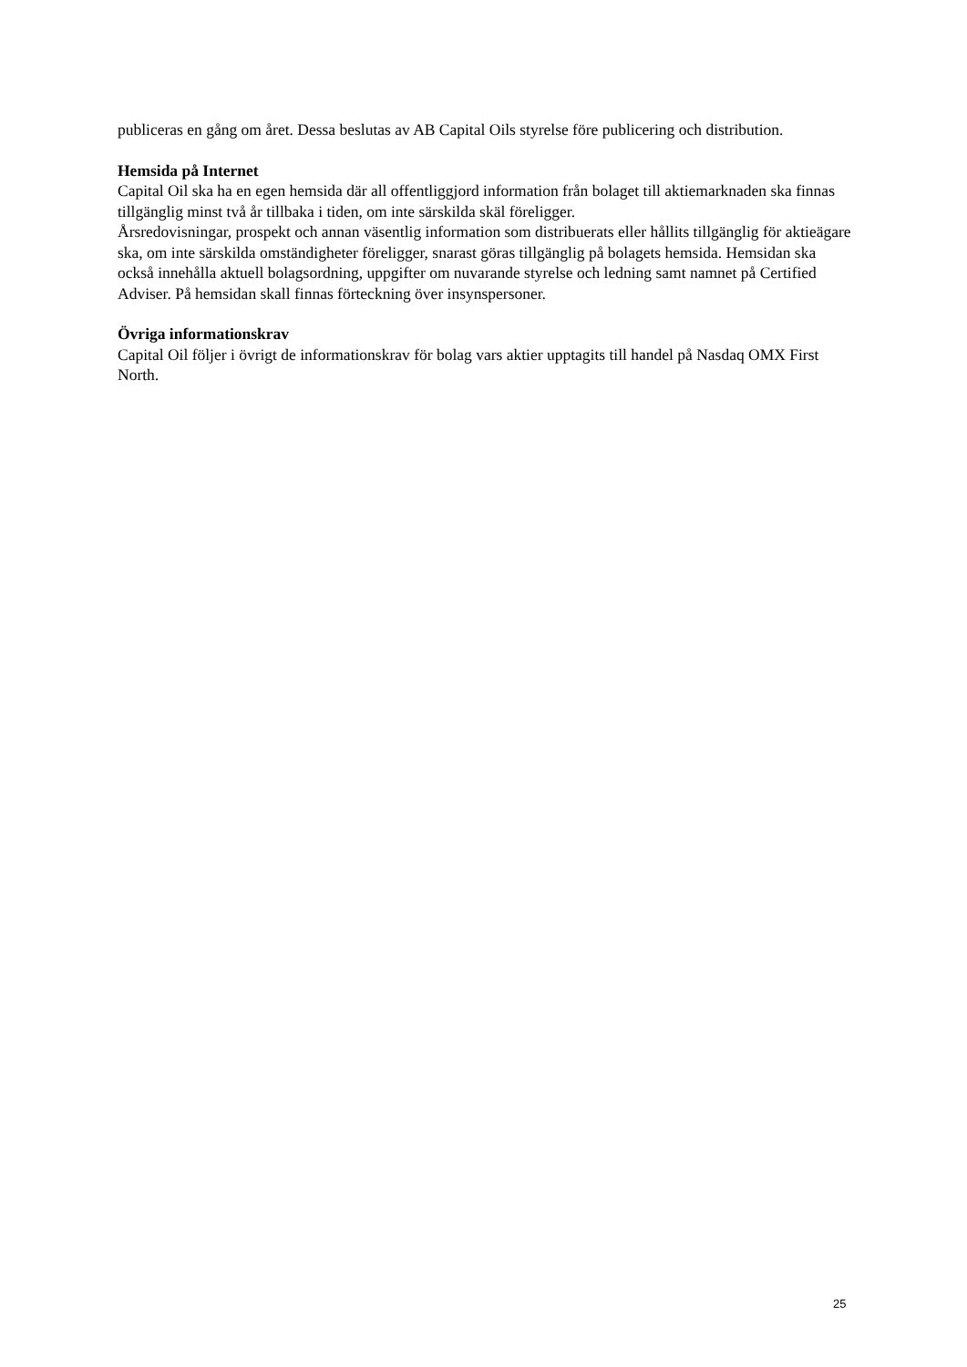publiceras en gång om året. Dessa beslutas av AB Capital Oils styrelse före publicering och distribution.
Hemsida på Internet
Capital Oil ska ha en egen hemsida där all offentliggjord information från bolaget till aktiemarknaden ska finnas tillgänglig minst två år tillbaka i tiden, om inte särskilda skäl föreligger.
Årsredovisningar, prospekt och annan väsentlig information som distribuerats eller hållits tillgänglig för aktieägare ska, om inte särskilda omständigheter föreligger, snarast göras tillgänglig på bolagets hemsida. Hemsidan ska också innehålla aktuell bolagsordning, uppgifter om nuvarande styrelse och ledning samt namnet på Certified Adviser. På hemsidan skall finnas förteckning över insynspersoner.
Övriga informationskrav
Capital Oil följer i övrigt de informationskrav för bolag vars aktier upptagits till handel på Nasdaq OMX First North.
25